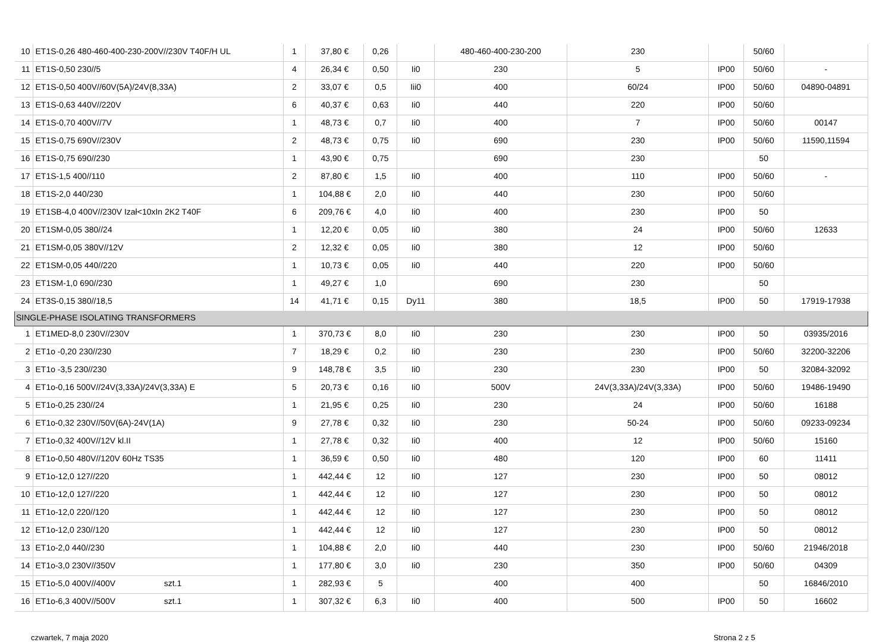| 10 | ET1S-0,26 480-460-400-230-200V//230V T40F/H UL | 1 | 37,80 € | 0,26 | | 480-460-400-230-200 | 230 | | 50/60 | |
| 11 | ET1S-0,50 230//5 | 4 | 26,34 € | 0,50 | Ii0 | 230 | 5 | IP00 | 50/60 | - |
| 12 | ET1S-0,50 400V//60V(5A)/24V(8,33A) | 2 | 33,07 € | 0,5 | Iii0 | 400 | 60/24 | IP00 | 50/60 | 04890-04891 |
| 13 | ET1S-0,63 440V//220V | 6 | 40,37 € | 0,63 | Ii0 | 440 | 220 | IP00 | 50/60 | |
| 14 | ET1S-0,70 400V//7V | 1 | 48,73 € | 0,7 | Ii0 | 400 | 7 | IP00 | 50/60 | 00147 |
| 15 | ET1S-0,75 690V//230V | 2 | 48,73 € | 0,75 | Ii0 | 690 | 230 | IP00 | 50/60 | 11590,11594 |
| 16 | ET1S-0,75 690//230 | 1 | 43,90 € | 0,75 | | 690 | 230 | | 50 | |
| 17 | ET1S-1,5 400//110 | 2 | 87,80 € | 1,5 | Ii0 | 400 | 110 | IP00 | 50/60 | - |
| 18 | ET1S-2,0 440/230 | 1 | 104,88 € | 2,0 | Ii0 | 440 | 230 | IP00 | 50/60 | |
| 19 | ET1SB-4,0 400V//230V Izał<10xIn 2K2 T40F | 6 | 209,76 € | 4,0 | Ii0 | 400 | 230 | IP00 | 50 | |
| 20 | ET1SM-0,05 380//24 | 1 | 12,20 € | 0,05 | Ii0 | 380 | 24 | IP00 | 50/60 | 12633 |
| 21 | ET1SM-0,05 380V//12V | 2 | 12,32 € | 0,05 | Ii0 | 380 | 12 | IP00 | 50/60 | |
| 22 | ET1SM-0,05 440//220 | 1 | 10,73 € | 0,05 | Ii0 | 440 | 220 | IP00 | 50/60 | |
| 23 | ET1SM-1,0 690//230 | 1 | 49,27 € | 1,0 | | 690 | 230 | | 50 | |
| 24 | ET3S-0,15 380//18,5 | 14 | 41,71 € | 0,15 | Dy11 | 380 | 18,5 | IP00 | 50 | 17919-17938 |
| SINGLE-PHASE ISOLATING TRANSFORMERS | | | | | | | | | | |
| 1 | ET1MED-8,0 230V//230V | 1 | 370,73 € | 8,0 | Ii0 | 230 | 230 | IP00 | 50 | 03935/2016 |
| 2 | ET1o -0,20 230//230 | 7 | 18,29 € | 0,2 | Ii0 | 230 | 230 | IP00 | 50/60 | 32200-32206 |
| 3 | ET1o -3,5 230//230 | 9 | 148,78 € | 3,5 | Ii0 | 230 | 230 | IP00 | 50 | 32084-32092 |
| 4 | ET1o-0,16 500V//24V(3,33A)/24V(3,33A) E | 5 | 20,73 € | 0,16 | Ii0 | 500V | 24V(3,33A)/24V(3,33A) | IP00 | 50/60 | 19486-19490 |
| 5 | ET1o-0,25 230//24 | 1 | 21,95 € | 0,25 | Ii0 | 230 | 24 | IP00 | 50/60 | 16188 |
| 6 | ET1o-0,32 230V//50V(6A)-24V(1A) | 9 | 27,78 € | 0,32 | Ii0 | 230 | 50-24 | IP00 | 50/60 | 09233-09234 |
| 7 | ET1o-0,32 400V//12V kl.II | 1 | 27,78 € | 0,32 | Ii0 | 400 | 12 | IP00 | 50/60 | 15160 |
| 8 | ET1o-0,50 480V//120V 60Hz TS35 | 1 | 36,59 € | 0,50 | Ii0 | 480 | 120 | IP00 | 60 | 11411 |
| 9 | ET1o-12,0 127//220 | 1 | 442,44 € | 12 | Ii0 | 127 | 230 | IP00 | 50 | 08012 |
| 10 | ET1o-12,0 127//220 | 1 | 442,44 € | 12 | Ii0 | 127 | 230 | IP00 | 50 | 08012 |
| 11 | ET1o-12,0 220//120 | 1 | 442,44 € | 12 | Ii0 | 127 | 230 | IP00 | 50 | 08012 |
| 12 | ET1o-12,0 230//120 | 1 | 442,44 € | 12 | Ii0 | 127 | 230 | IP00 | 50 | 08012 |
| 13 | ET1o-2,0 440//230 | 1 | 104,88 € | 2,0 | Ii0 | 440 | 230 | IP00 | 50/60 | 21946/2018 |
| 14 | ET1o-3,0 230V//350V | 1 | 177,80 € | 3,0 | Ii0 | 230 | 350 | IP00 | 50/60 | 04309 |
| 15 | ET1o-5,0 400V//400V szt.1 | 1 | 282,93 € | 5 | | 400 | 400 | | 50 | 16846/2010 |
| 16 | ET1o-6,3 400V//500V szt.1 | 1 | 307,32 € | 6,3 | Ii0 | 400 | 500 | IP00 | 50 | 16602 |
czwartek, 7 maja 2020 Strona 2 z 5